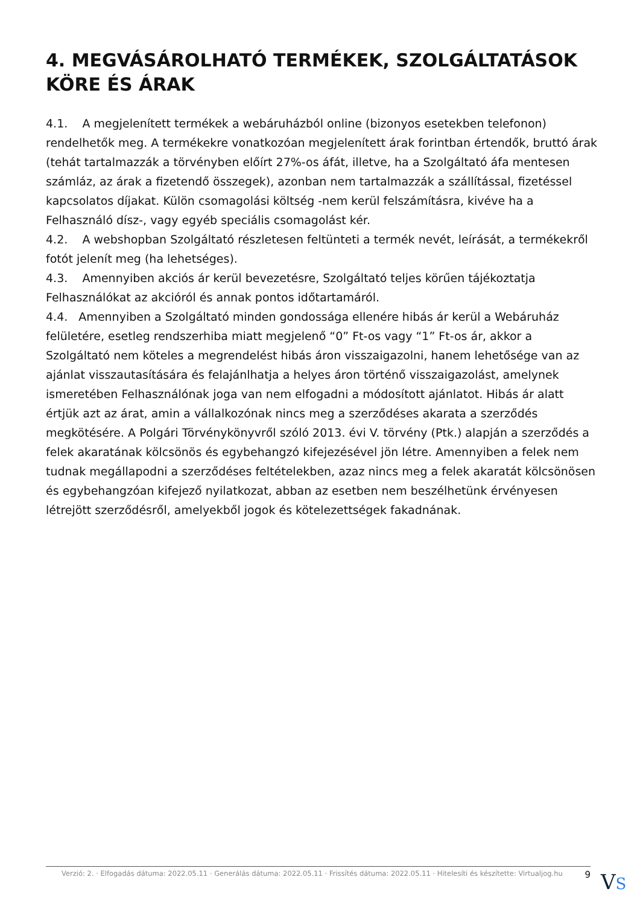4. MEGVÁSÁROLHATÓ TERMÉKEK, SZOLGÁLTATÁSOK KÖRE ÉS ÁRAK
4.1. A megjelenített termékek a webáruházból online (bizonyos esetekben telefonon) rendelhetők meg. A termékekre vonatkozóan megjelenített árak forintban értendők, bruttó árak (tehát tartalmazzák a törvényben előírt 27%-os áfát, illetve, ha a Szolgáltató áfa mentesen számláz, az árak a fizetendő összegek), azonban nem tartalmazzák a szállítással, fizetéssel kapcsolatos díjakat. Külön csomagolási költség -nem kerül felszámításra, kivéve ha a Felhasználó dísz-, vagy egyéb speciális csomagolást kér.
4.2. A webshopban Szolgáltató részletesen feltünteti a termék nevét, leírását, a termékekről fotót jelenít meg (ha lehetséges).
4.3. Amennyiben akciós ár kerül bevezetésre, Szolgáltató teljes körűen tájékoztatja Felhasználókat az akcióról és annak pontos időtartamáról.
4.4. Amennyiben a Szolgáltató minden gondossága ellenére hibás ár kerül a Webáruház felületére, esetleg rendszerhiba miatt megjelenő “0” Ft-os vagy “1” Ft-os ár, akkor a Szolgáltató nem köteles a megrendelést hibás áron visszaigazolni, hanem lehetősége van az ajánlat visszautasítására és felajánlhatja a helyes áron történő visszaigazolást, amelynek ismeretében Felhasználónak joga van nem elfogadni a módosított ajánlatot. Hibás ár alatt értjük azt az árat, amin a vállalkozónak nincs meg a szerződéses akarata a szerződés megkötésére. A Polgári Törvénykönyvről szóló 2013. évi V. törvény (Ptk.) alapján a szerződés a felek akaratának kölcsönös és egybehangzó kifejezésével jön létre. Amennyiben a felek nem tudnak megállapodni a szerződéses feltételekben, azaz nincs meg a felek akaratát kölcsönösen és egybehangzóan kifejező nyilatkozat, abban az esetben nem beszélhetünk érvényesen létrejött szerződésről, amelyekből jogok és kötelezettségek fakadnának.
Verzió: 2. · Elfogadás dátuma: 2022.05.11 · Generálás dátuma: 2022.05.11 · Frissítés dátuma: 2022.05.11 · Hitelesíti és készítette: Virtualjog.hu 9
VS